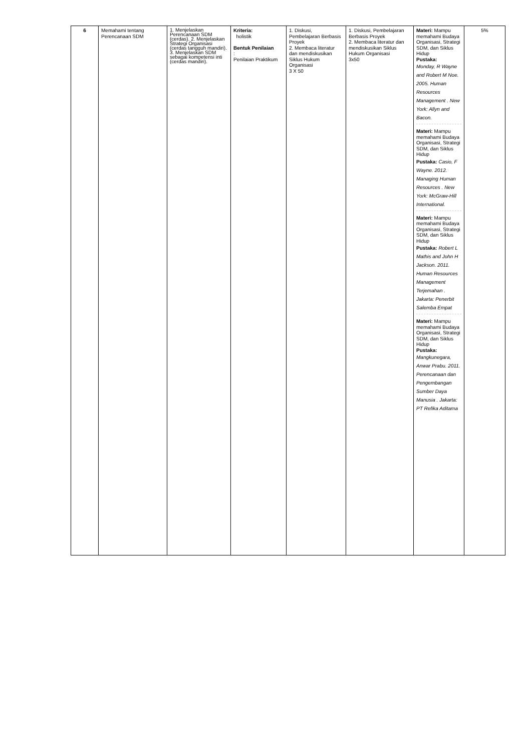| 6 | Memahami tentang Perencanaan SDM | 1. Menjelaskan Perencanaan SDM (cerdas). 2. Menjelaskan Strategi Organisasi (cerdas tangguh mandiri). 3. Menjelaskan SDM sebagai kompetensi inti (cerdas mandiri). | Kriteria: holistik Bentuk Penilaian : Penilaian Praktikum | 1. Diskusi, Pembelajaran Berbasis Proyek 2. Membaca literatur dan mendiskusikan Siklus Hukum Organisasi 3 X 50 | 1. Diskusi, Pembelajaran Berbasis Proyek 2. Membaca literatur dan mendiskusikan Siklus Hukum Organisasi 3x50 | Materi: Mampu memahami Budaya Organisasi, Strategi SDM, dan Siklus Hidup Pustaka: Monday, R Wayne and Robert M Noe. 2005. Human Resources Management . New York: Allyn and Bacon. Materi: Mampu memahami Budaya Organisasi, Strategi SDM, dan Siklus Hidup Pustaka: Casio, F Wayne. 2012. Managing Human Resources . New York: McGraw-Hill International. Materi: Mampu memahami Budaya Organisasi, Strategi SDM, dan Siklus Hidup Pustaka: Robert L Mathis and John H Jackson. 2011. Human Resources Management Terjemahan . Jakarta: Penerbit Salemba Empat Materi: Mampu memahami Budaya Organisasi, Strategi SDM, dan Siklus Hidup Pustaka: Mangkunegara, Anwar Prabu. 2011. Perencanaan dan Pengembangan Sumber Daya Manusia . Jakarta: PT Refika Aditama | 5% |